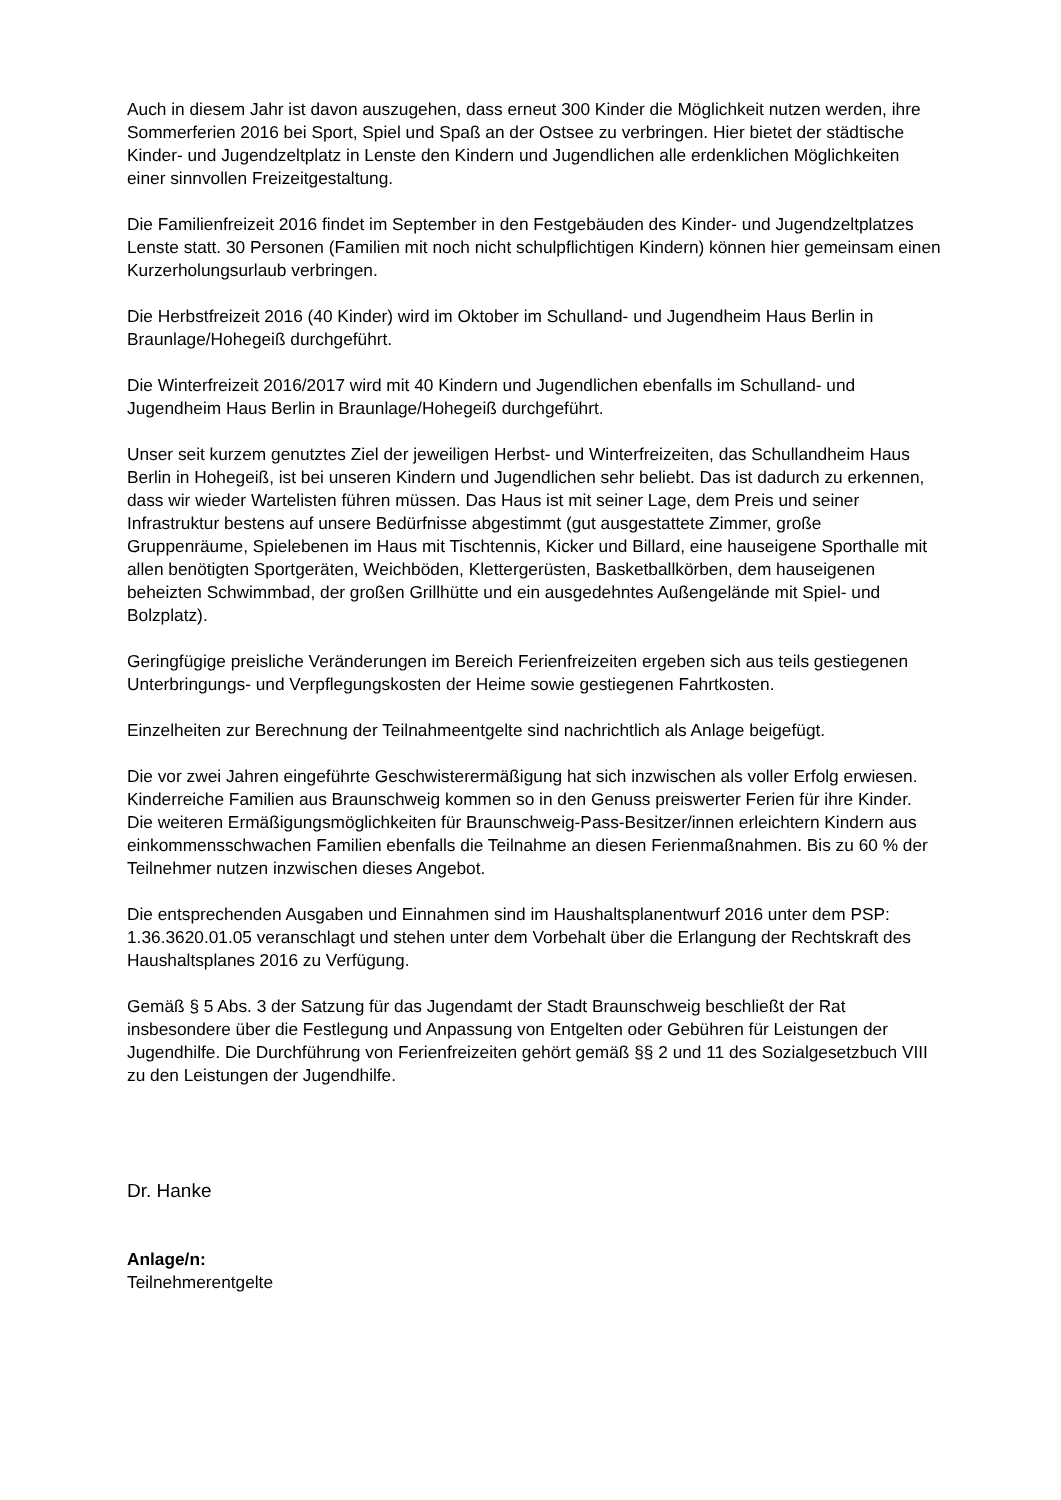Auch in diesem Jahr ist davon auszugehen, dass erneut 300 Kinder die Möglichkeit nutzen werden, ihre Sommerferien 2016 bei Sport, Spiel und Spaß an der Ostsee zu verbringen. Hier bietet der städtische Kinder- und Jugendzeltplatz in Lenste den Kindern und Jugendlichen alle erdenklichen Möglichkeiten einer sinnvollen Freizeitgestaltung.
Die Familienfreizeit 2016 findet im September in den Festgebäuden des Kinder- und Jugendzeltplatzes Lenste statt. 30 Personen (Familien mit noch nicht schulpflichtigen Kindern) können hier gemeinsam einen Kurzerholungsurlaub verbringen.
Die Herbstfreizeit 2016 (40 Kinder) wird im Oktober im Schulland- und Jugendheim Haus Berlin in Braunlage/Hohegeiß durchgeführt.
Die Winterfreizeit 2016/2017 wird mit 40 Kindern und Jugendlichen ebenfalls im Schulland- und Jugendheim Haus Berlin in Braunlage/Hohegeiß durchgeführt.
Unser seit kurzem genutztes Ziel der jeweiligen Herbst- und Winterfreizeiten, das Schullandheim Haus Berlin in Hohegeiß, ist bei unseren Kindern und Jugendlichen sehr beliebt. Das ist dadurch zu erkennen, dass wir wieder Wartelisten führen müssen. Das Haus ist mit seiner Lage, dem Preis und seiner Infrastruktur bestens auf unsere Bedürfnisse abgestimmt (gut ausgestattete Zimmer, große Gruppenräume, Spielebenen im Haus mit Tischtennis, Kicker und Billard, eine hauseigene Sporthalle mit allen benötigten Sportgeräten, Weichböden, Klettergerüsten, Basketballkörben, dem hauseigenen beheizten Schwimmbad, der großen Grillhütte und ein ausgedehntes Außengelände mit Spiel- und Bolzplatz).
Geringfügige preisliche Veränderungen im Bereich Ferienfreizeiten ergeben sich aus teils gestiegenen Unterbringungs- und Verpflegungskosten der Heime sowie gestiegenen Fahrtkosten.
Einzelheiten zur Berechnung der Teilnahmeentgelte sind nachrichtlich als Anlage beigefügt.
Die vor zwei Jahren eingeführte Geschwisterermäßigung hat sich inzwischen als voller Erfolg erwiesen. Kinderreiche Familien aus Braunschweig kommen so in den Genuss preiswerter Ferien für ihre Kinder. Die weiteren Ermäßigungsmöglichkeiten für Braunschweig-Pass-Besitzer/innen erleichtern Kindern aus einkommensschwachen Familien ebenfalls die Teilnahme an diesen Ferienmaßnahmen. Bis zu 60 % der Teilnehmer nutzen inzwischen dieses Angebot.
Die entsprechenden Ausgaben und Einnahmen sind im Haushaltsplanentwurf 2016 unter dem PSP: 1.36.3620.01.05 veranschlagt und stehen unter dem Vorbehalt über die Erlangung der Rechtskraft des Haushaltsplanes 2016 zu Verfügung.
Gemäß § 5 Abs. 3 der Satzung für das Jugendamt der Stadt Braunschweig beschließt der Rat insbesondere über die Festlegung und Anpassung von Entgelten oder Gebühren für Leistungen der Jugendhilfe. Die Durchführung von Ferienfreizeiten gehört gemäß §§ 2 und 11 des Sozialgesetzbuch VIII zu den Leistungen der Jugendhilfe.
Dr. Hanke
Anlage/n:
Teilnehmerentgelte